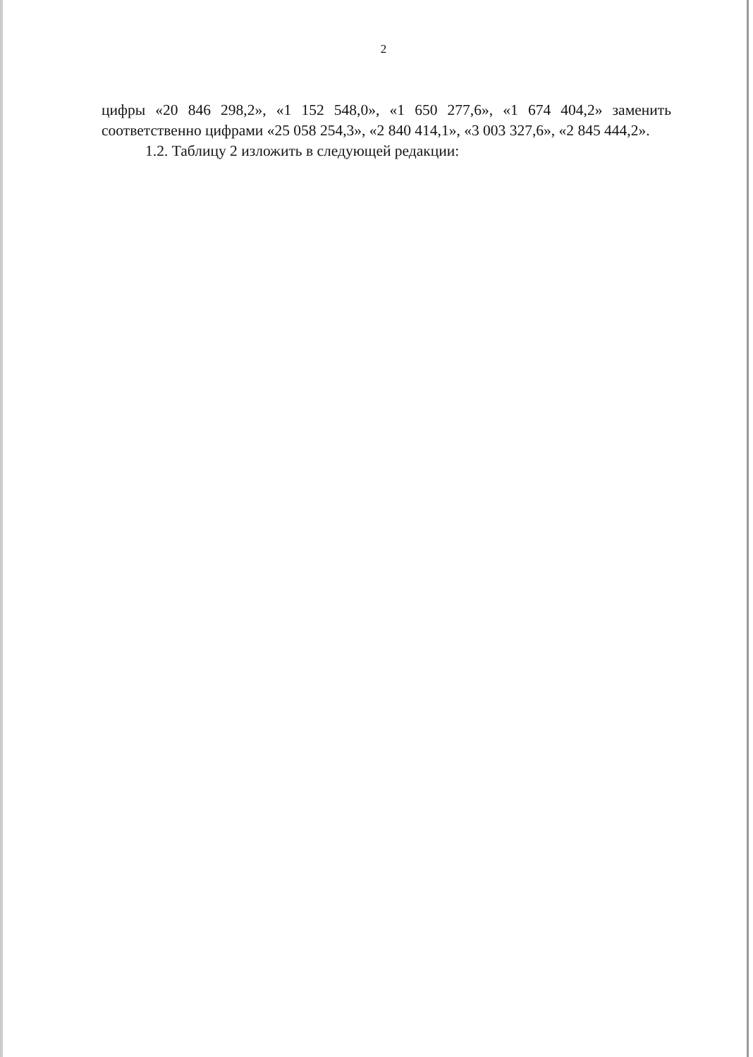2
цифры «20 846 298,2», «1 152 548,0», «1 650 277,6», «1 674 404,2» заменить соответственно цифрами «25 058 254,3», «2 840 414,1», «3 003 327,6», «2 845 444,2».
1.2. Таблицу 2 изложить в следующей редакции: